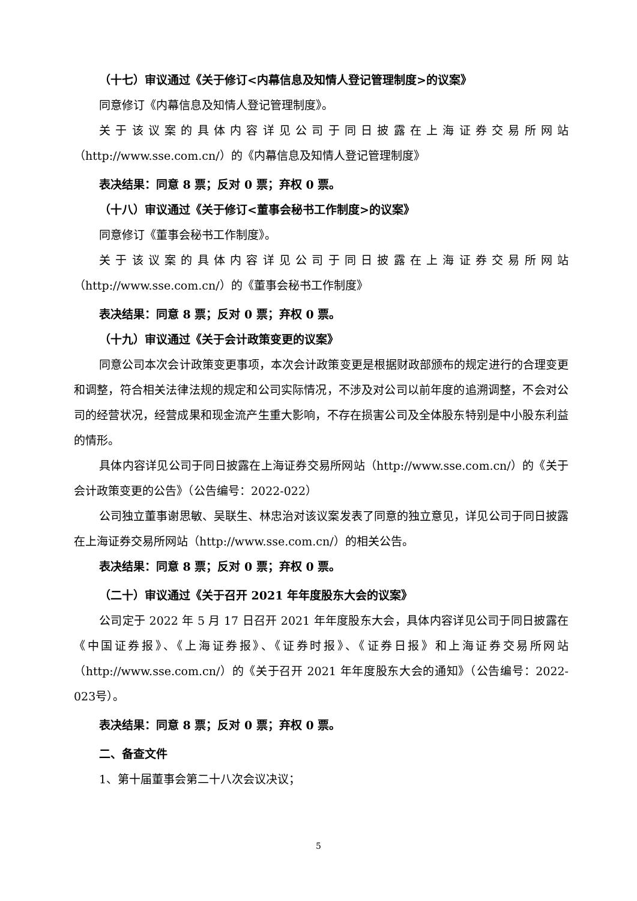（十七）审议通过《关于修订<内幕信息及知情人登记管理制度>的议案》
同意修订《内幕信息及知情人登记管理制度》。
关于该议案的具体内容详见公司于同日披露在上海证券交易所网站
（http://www.sse.com.cn/）的《内幕信息及知情人登记管理制度》
表决结果：同意 8 票；反对 0 票；弃权 0 票。
（十八）审议通过《关于修订<董事会秘书工作制度>的议案》
同意修订《董事会秘书工作制度》。
关于该议案的具体内容详见公司于同日披露在上海证券交易所网站
（http://www.sse.com.cn/）的《董事会秘书工作制度》
表决结果：同意 8 票；反对 0 票；弃权 0 票。
（十九）审议通过《关于会计政策变更的议案》
同意公司本次会计政策变更事项，本次会计政策变更是根据财政部颁布的规定进行的合理变更和调整，符合相关法律法规的规定和公司实际情况，不涉及对公司以前年度的追溯调整，不会对公司的经营状况，经营成果和现金流产生重大影响，不存在损害公司及全体股东特别是中小股东利益的情形。
具体内容详见公司于同日披露在上海证券交易所网站（http://www.sse.com.cn/）的《关于会计政策变更的公告》（公告编号：2022-022）
公司独立董事谢思敏、吴联生、林忠治对该议案发表了同意的独立意见，详见公司于同日披露在上海证券交易所网站（http://www.sse.com.cn/）的相关公告。
表决结果：同意 8 票；反对 0 票；弃权 0 票。
（二十）审议通过《关于召开 2021 年年度股东大会的议案》
公司定于 2022 年 5 月 17 日召开 2021 年年度股东大会，具体内容详见公司于同日披露在《中国证券报》、《上海证券报》、《证券时报》、《证券日报》和上海证券交易所网站（http://www.sse.com.cn/）的《关于召开 2021 年年度股东大会的通知》（公告编号：2022-023号）。
表决结果：同意 8 票；反对 0 票；弃权 0 票。
二、备查文件
1、第十届董事会第二十八次会议决议；
5